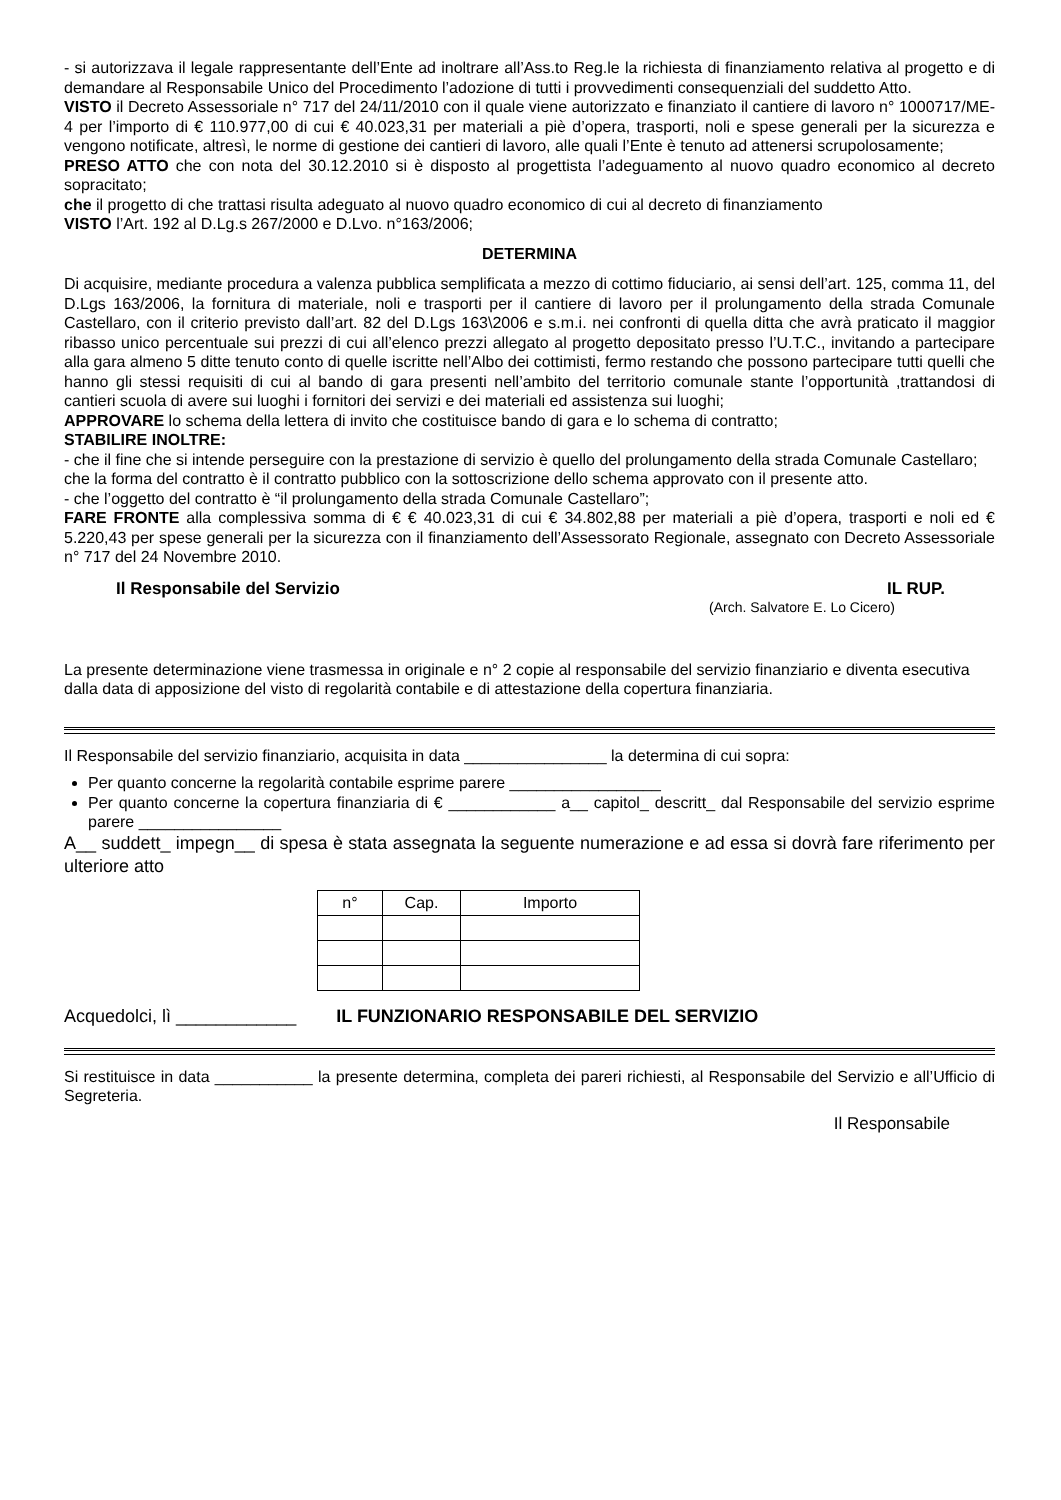- si autorizzava il legale rappresentante dell’Ente ad inoltrare all’Ass.to Reg.le la richiesta di finanziamento relativa al progetto e di demandare al Responsabile Unico del Procedimento l’adozione di tutti i provvedimenti consequenziali del suddetto Atto.
VISTO il Decreto Assessoriale n° 717 del 24/11/2010 con il quale viene autorizzato e finanziato il cantiere di lavoro n° 1000717/ME-4 per l’importo di € 110.977,00 di cui € 40.023,31 per materiali a piè d’opera, trasporti, noli e spese generali per la sicurezza e vengono notificate, altresì, le norme di gestione dei cantieri di lavoro, alle quali l’Ente è tenuto ad attenersi scrupolosamente;
PRESO ATTO che con nota del 30.12.2010 si è disposto al progettista l’adeguamento al nuovo quadro economico al decreto sopracitato;
che il progetto di che trattasi risulta adeguato al nuovo quadro economico di cui al decreto di finanziamento
VISTO l’Art. 192 al D.Lg.s 267/2000 e D.Lvo. n°163/2006;
DETERMINA
Di acquisire, mediante procedura a valenza pubblica semplificata a mezzo di cottimo fiduciario, ai sensi dell’art. 125, comma 11, del D.Lgs 163/2006, la fornitura di materiale, noli e trasporti per il cantiere di lavoro per il prolungamento della strada Comunale Castellaro, con il criterio previsto dall’art. 82 del D.Lgs 163\2006 e s.m.i. nei confronti di quella ditta che avrà praticato il maggior ribasso unico percentuale sui prezzi di cui all’elenco prezzi allegato al progetto depositato presso l’U.T.C., invitando a partecipare alla gara almeno 5 ditte tenuto conto di quelle iscritte nell’Albo dei cottimisti, fermo restando che possono partecipare tutti quelli che hanno gli stessi requisiti di cui al bando di gara presenti nell’ambito del territorio comunale stante l’opportunità ,trattandosi di cantieri scuola di avere sui luoghi i fornitori dei servizi e dei materiali ed assistenza sui luoghi;
APPROVARE lo schema della lettera di invito che costituisce bando di gara e lo schema di contratto;
STABILIRE INOLTRE:
- che il fine che si intende perseguire con la prestazione di servizio è quello del prolungamento della strada Comunale Castellaro;
che la forma del contratto è il contratto pubblico con la sottoscrizione dello schema approvato con il presente atto.
- che l’oggetto del contratto è “il prolungamento della strada Comunale Castellaro”;
FARE FRONTE alla complessiva somma di € € 40.023,31 di cui € 34.802,88 per materiali a piè d’opera, trasporti e noli ed € 5.220,43 per spese generali per la sicurezza con il finanziamento dell’Assessorato Regionale, assegnato con Decreto Assessoriale n° 717 del 24 Novembre 2010.
Il Responsabile del Servizio IL RUP.
(Arch. Salvatore E. Lo Cicero)
La presente determinazione viene trasmessa in originale e n° 2 copie al responsabile del servizio finanziario e diventa esecutiva dalla data di apposizione del visto di regolarità contabile e di attestazione della copertura finanziaria.
Il Responsabile del servizio finanziario, acquisita in data ________________ la determina di cui sopra:
Per quanto concerne la regolarità contabile esprime parere _________________
Per quanto concerne la copertura finanziaria di € ____________ a__ capitol_ descritt_ dal Responsabile del servizio esprime parere ________________
A__ suddett_ impegn__ di spesa è stata assegnata la seguente numerazione e ad essa si dovrà fare riferimento per ulteriore atto
| n° | Cap. | Importo |
| --- | --- | --- |
Acquedolci, lì ____________ IL FUNZIONARIO RESPONSABILE DEL SERVIZIO
Si restituisce in data ___________ la presente determina, completa dei pareri richiesti, al Responsabile del Servizio e all’Ufficio di Segreteria.
Il Responsabile